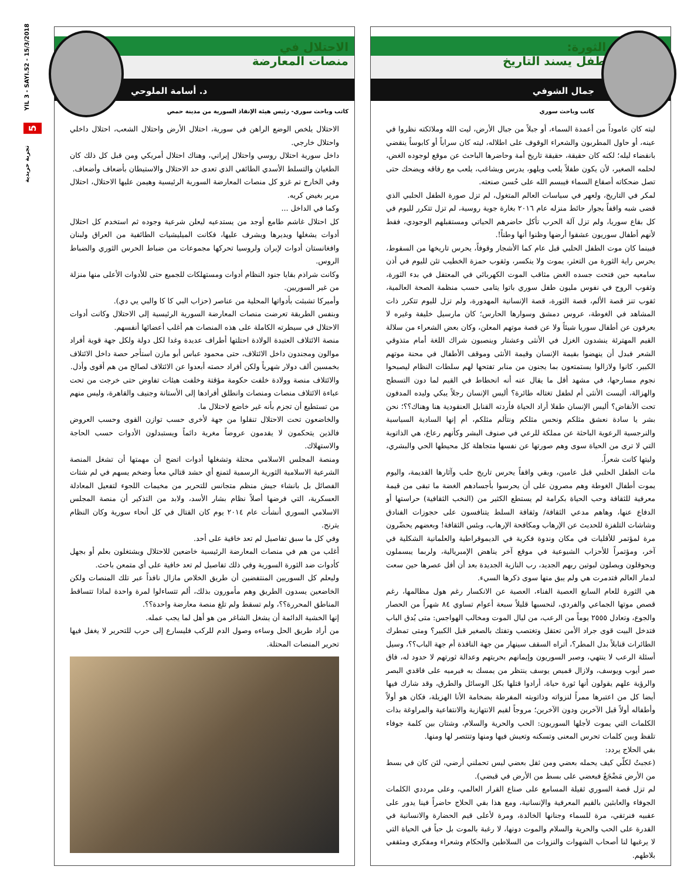YIL 3 - SAYI.52 - 15/3/2018
5
تجربة حريدية
الثورة:
طفل يسند التاريخ
جمال الشوفي
كاتب وباحث سوري
ليته كان عاموداً من أعمدة السماء، أو جبلاً من جبال الأرض، ليت الله وملائكته نظروا في عينه، أو حاول المطربون والشعراء الوقوف على اطلاله، ليته كان سراباً أو كابوساً ينقضي بانقضاء ليله؛ لكنه كان حقيقة، حقيقة تاريخ أمة وحاضرها الباحث عن موقع لوجوده الغض، لحلمه الصغير، لأن يكون طفلاً يلعب ويلهو، يدرس ويشاغب، يلعب مع رفاقه ويضحك حتى تصل ضحكاته أصقاع السماء فيبسم الله على حُسن صنعته.
لمكر في التاريخ، ولعهر في سياسات العالم المتغول، لم تزل صورة الطفل الحلبي الذي قضى شبه واقفاً بجوار حائط منزله عام ٢٠١٦ بغارة جوية روسية، لم تزل تتكرر لليوم في كل بقاع سوريا، ولم تزل آلة الحرب تأكل حاضرهم الحياتي ومستقبلهم الوجودي، فقط لأنهم أطفال سوريون عشقوا أرضها وظنوا أنها وطناً!.
فبينما كان موت الطفل الحلبي قبل عام كما الأشجار وقوفاً، يحرس تاريخها من السقوط، يحرس راية الثورة من التعثر، يموت ولا ينكسر، وثقوب حمزة الخطيب تئن لليوم في أذن سامعيه حين فتحت جسده الغض مثاقب الموت الكهربائي في المعتقل في بدء الثورة، وثقوب الروح في نفوس مليون طفل سوري باتوا يتامى حسب منظمة الصحة العالمية، ثقوب تنز قصة الألم، قصة الثورة، قصة الإنسانية المهدورة، ولم تزل لليوم تتكرر ذات المشاهد في الغوطة، عروس دمشق وسوارها الحارس؛ كان مارسيل خليفة وغيره لا يعرفون عن أطفال سوريا شيئاً ولا عن قصة موتهم المعلن، وكان بعض الشعراء من سلالة القيم المهترئة ينشدون الغزل في الأنثى وعشتار وينصبون شراك اللغة أمام متذوقي الشعر فبدل أن ينهضوا بقيمة الإنسان وقيمة الأنثى وموقف الأطفال في محنة موتهم الكبير، كانوا ولازالوا يستمتعون بما يجنون من منابر تفتحها لهم سلطات النظام ليصبحوا نجوم مسارحها، في مشهد أقل ما يقال عنه أنه انحطاط في القيم لما دون التسطح والهزالة، أليست الأنثى أم لطفل تغتاله طائرة؟ أليس الإنسان رجلاً يبكي وليده المدفون تحت الأنقاض؟ أليس الإنسان طفلا أراد الحياة فأردته القنابل العنقودية هنا وهناك؟؟؛ نحن بشر يا سادة نعشق مثلكم ونحس مثلكم ونتألم مثلكم، أم إنها السادية السياسية والنرجسية الرعوية الباحثة عن مملكة للرعي في صنوف البشر وكأنهم رعاع، هي الذاتوية التي لا ترى من الحياة سوى وهم صورتها عن نفسها متجاهلة كل محيطها الحي والبشري، وليتها كانت شعراً.
مات الطفل الحلبي قبل عامين، وبقي واقفاً يحرس تاريخ حلب وآثارها القديمة، واليوم يموت أطفال الغوطة وهم مصرون على أن يحرسوا بأجسادهم الغضة ما تبقى من قيمة معرفية للثقافة وحب الحياة بكرامة لم يستطع الكثير من (النخب الثقافية) حراستها أو الدفاع عنها، وهاهم مدعي الثقافة/ وثقافة السلط يتنافسون على حجوزات الفنادق وشاشات التلفزة للحديث عن الإرهاب ومكافحة الإرهاب، وبئس الثقافة! وبعضهم يحضّرون مرة لمؤتمر للأقليات في مكان وندوة فكرية في الديموقراطية والعلمانية الشكلية في آخر، ومؤتمراً للأحزاب الشيوعية في موقع آخر يناهض الإمبريالية، ولربما يبسملون ويحوقلون ويصلون لبوتين ربهم الجديد، رب النازية الجديدة بعد أن أفل عصرها حين سعت لدمار العالم فتدمرت هي ولم يبق منها سوى ذكرها السيء.
هي الثورة للعام السابع العصية الفناء، العصية عن الانكسار رغم هول مظالمها، رغم قصص موتها الجماعي والفردي، لنحسبها قليلاً سبعة أعوام تساوي ٨٤ شهراً من الحصار والجوع، وتعادل ٢٥٥٥ يوماً من الرعب، من ليال الموت ومخالب الهواجس: متى يُدق الباب فتدخل البيت قوى جراد الأمن تعتقل وتغتصب وتفتك بالصغير قبل الكبير؟ ومتى تمطرك الطائرات قنابلاً بدل المطر؟، أتراه السقف سينهار من جهة النافذة أم جهة الباب؟؟، وسيل أسئلة الرعب لا ينتهي، وصبر السوريون وإيمانهم بحريتهم وعدالة ثورتهم لا حدود له، فاق صبر أيوب ويوسف، ولازال قميص يوسف ينتظر من يمسك به فيرميه على فاقدي البصر والرؤية علهم يقولون أنها ثورة حياة، أرادوا قتلها بكل الوسائل والطرق، وقد شارك فيها أيضا كل من اعتبرها ممراً لنزواته وذاتويته المفرطة بضخامة الأنا الهزيلة، فكان هو أولاً وأطفاله أولاً قبل الآخرين ودون الآخرين؛ مروجاً لقيم الانتهازية والانتفاعية والمراوغة بذات الكلمات التي يموت لأجلها السوريون: الحب والحرية والسلام، وشتان بين كلمة جوفاء تلفظ وبين كلمات تحرس المعنى وتسكنه وتعيش فيها ومنها وتنتصر لها ومنها.
بقي الحلاج يردد:
(عجبتُ لكلّي كيف يحمله بعضي ومن ثقل بعضي ليس تحملني أرضي، لئن كان في بسط من الأرض مَضْجَعٌ فبعضي على بسط من الأرض في قبضي).
لم تزل قصة السوري ثقيلة المسامع على صناع القرار العالمي، وعلى مرددي الكلمات الجوفاء والعابثين بالقيم المعرفية والإنسانية، ومع هذا بقي الحلاج حاضراً فينا يدور على عقبيه فنرتقي، مرة للسماء وجنانها الخالدة، ومرة لأعلى قيم الحضارة والانسانية في القدرة على الحب والحرية والسلام والموت دونها، لا رغبة بالموت بل حباً في الحياة التي لا يرغبها لنا أصحاب الشهوات والنزوات من السلاطين والحكام وشعراء ومفكري ومثقفي بلاطهم.
الاحتلال في
منصات المعارضة
د. أسامة الملوحي
كاتب وباحث سوري- رئيس هيئة الإنقاذ السورية من مدينة حمص
الاحتلال يلخص الوضع الراهن في سورية، احتلال الأرض واحتلال الشعب، احتلال داخلي واحتلال خارجي.
داخل سورية احتلال روسي واحتلال إيراني، وهناك احتلال أمريكي ومن قبل كل ذلك كان الطغيان والتسلط الأسدي الطائفي الذي تعدى حد الاحتلال والاستيطان بأضعاف وأضعاف.
وفي الخارج تم غزو كل منصات المعارضة السورية الرئيسية وهيمن عليها الاحتلال، احتلال مرير بغيض كريه.
وكما في الداخل ...
كل احتلال غاشم طامع أوجد من يستدعيه ليعلن شرعية وجوده ثم استخدم كل احتلال أدوات يشغلها ويديرها ويشرف عليها، فكانت الميليشيات الطائفية من العراق ولبنان وافغانستان أدوات لإيران ولروسيا تحركها مجموعات من ضباط الحرس الثوري والضباط الروس.
وكانت شراذم بقايا جنود النظام أدوات ومستهلكات للجميع حتى للأدوات الأعلى منها منزلة من غير السوريين.
وأميركا تشبثت بأدواتها المحلية من عناصر (حزاب البي كا كا والبي يي دي).
وبنفس الطريقة تعرضت منصات المعارضة السورية الرئيسية إلى الاحتلال وكانت أدوات الاحتلال في سيطرته الكاملة على هذه المنصات هم أغلب أعضائها أنفسهم.
منصة الائتلاف العتيدة الولادة احتلتها أطراف عديدة وغدا لكل دولة ولكل جهة قوية أفراد موالون ومجندون داخل الائتلاف، حتى محمود عباس أبو مازن استأجر حصة داخل الائتلاف بخمسين ألف دولار شهرياً ولكن أفراد حصته أبعدوا عن الائتلاف لصالح من هم أقوى وأذل.
والائتلاف منصة وولادة خلفت حكومة مؤقتة وخلفت هيئات تفاوض حتى خرجت من تحت عباءة الائتلاف منصات ومنصات وانطلق أفرادها إلى الأستانة وجنيف والقاهرة، وليس منهم من تستطيع أن تجزم بأنه غير خاضع لاحتلال ما.
والخاضعون تحت الاحتلال تنقلوا من جهة لأخرى حسب توازن القوى وحسب العروض فالذين يتحكمون لا يقدمون عروضاً مغرية دائماً ويستبدلون الأدوات حسب الحاجة والاستهلاك.
ومنصة المجلس الاسلامي محتلة وتشغلها أدوات اتضح أن مهمتها أن تشغل المنصة الشرعية الاسلامية الثورية الرسمية لتمنع أي حشد قتالي معبأ وضخم يسهم في لم شتات الفصائل بل بانشاء جيش منظم متجانس للتحرير من مخيمات اللجوء لتفعيل المعادلة العسكرية، التي فرضها أصلاً نظام بشار الأسد، ولابد من التذكير أن منصة المجلس الاسلامي السوري أنشأت عام ٢٠١٤ يوم كان القتال في كل أنحاء سورية وكان النظام يترنح.
وفي كل ما سبق تفاصيل لم تعد خافية على أحد.
أغلب من هم في منصات المعارضة الرئيسية خاضعين للاحتلال ويشتغلون بعلم أو بجهل كأدوات ضد الثورة السورية وفي ذلك تفاصيل لم تعد خافية على أي متمعن باحث.
وليعلم كل السوريين المنتفضين أن طريق الخلاص مازال نافذاً عبر تلك المنصات ولكن الخاضعين يسدون الطريق وهم مأمورون بذلك، ألم تتساءلوا لمرة واحدة لماذا تتساقط المناطق المحررة؟؟، ولم تسقط ولم تلغ منصة معارضة واحدة؟؟.
إنها الخشية الدائمة أن يشغل الشاغر من هو أهل لما يجب عمله.
من أراد طريق الحل وساءه وصول الدم للركب فليسارع إلى حرب للتحرير لا يغفل فيها تحرير المنصات المحتلة.